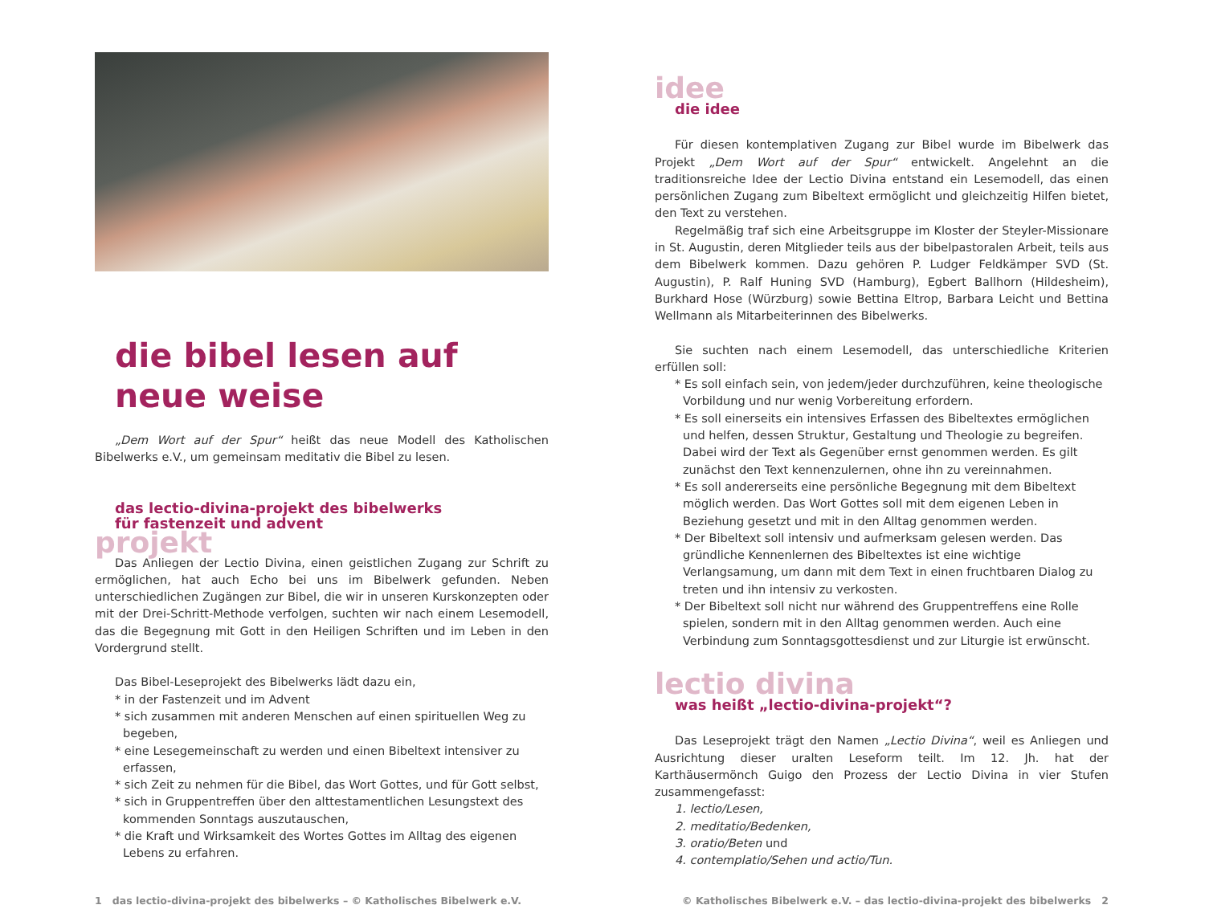die bibel lesen auf neue weise
„Dem Wort auf der Spur“ heißt das neue Modell des Katholischen Bibelwerks e.V., um gemeinsam meditativ die Bibel zu lesen.
das lectio-divina-projekt des bibelwerks
für fastenzeit und advent
projekt
Das Anliegen der Lectio Divina, einen geistlichen Zugang zur Schrift zu ermöglichen, hat auch Echo bei uns im Bibelwerk gefunden. Neben unterschiedlichen Zugängen zur Bibel, die wir in unseren Kurskonzepten oder mit der Drei-Schritt-Methode verfolgen, suchten wir nach einem Lesemodell, das die Begegnung mit Gott in den Heiligen Schriften und im Leben in den Vordergrund stellt.
Das Bibel-Leseprojekt des Bibelwerks lädt dazu ein,
* in der Fastenzeit und im Advent
* sich zusammen mit anderen Menschen auf einen spirituellen Weg zu begeben,
* eine Lesegemeinschaft zu werden und einen Bibeltext intensiver zu erfassen,
* sich Zeit zu nehmen für die Bibel, das Wort Gottes, und für Gott selbst,
* sich in Gruppentreffen über den alttestamentlichen Lesungstext des kommenden Sonntags auszutauschen,
* die Kraft und Wirksamkeit des Wortes Gottes im Alltag des eigenen Lebens zu erfahren.
idee
die idee
Für diesen kontemplativen Zugang zur Bibel wurde im Bibelwerk das Projekt „Dem Wort auf der Spur“ entwickelt. Angelehnt an die traditionsreiche Idee der Lectio Divina entstand ein Lesemodell, das einen persönlichen Zugang zum Bibeltext ermöglicht und gleichzeitig Hilfen bietet, den Text zu verstehen.
Regelmäßig traf sich eine Arbeitsgruppe im Kloster der Steyler-Missionare in St. Augustin, deren Mitglieder teils aus der bibelpastoralen Arbeit, teils aus dem Bibelwerk kommen. Dazu gehören P. Ludger Feldkämper SVD (St. Augustin), P. Ralf Huning SVD (Hamburg), Egbert Ballhorn (Hildesheim), Burkhard Hose (Würzburg) sowie Bettina Eltrop, Barbara Leicht und Bettina Wellmann als Mitarbeiterinnen des Bibelwerks.
Sie suchten nach einem Lesemodell, das unterschiedliche Kriterien erfüllen soll:
* Es soll einfach sein, von jedem/jeder durchzuführen, keine theologische Vorbildung und nur wenig Vorbereitung erfordern.
* Es soll einerseits ein intensives Erfassen des Bibeltextes ermöglichen und helfen, dessen Struktur, Gestaltung und Theologie zu begreifen. Dabei wird der Text als Gegenüber ernst genommen werden. Es gilt zunächst den Text kennenzulernen, ohne ihn zu vereinnahmen.
* Es soll andererseits eine persönliche Begegnung mit dem Bibeltext möglich werden. Das Wort Gottes soll mit dem eigenen Leben in Beziehung gesetzt und mit in den Alltag genommen werden.
* Der Bibeltext soll intensiv und aufmerksam gelesen werden. Das gründliche Kennenlernen des Bibeltextes ist eine wichtige Verlangsamung, um dann mit dem Text in einen fruchtbaren Dialog zu treten und ihn intensiv zu verkosten.
* Der Bibeltext soll nicht nur während des Gruppentreffens eine Rolle spielen, sondern mit in den Alltag genommen werden. Auch eine Verbindung zum Sonntagsgottesdienst und zur Liturgie ist erwünscht.
lectio divina
was heißt „lectio-divina-projekt“?
Das Leseprojekt trägt den Namen „Lectio Divina“, weil es Anliegen und Ausrichtung dieser uralten Leseform teilt. Im 12. Jh. hat der Karthäusermönch Guigo den Prozess der Lectio Divina in vier Stufen zusammengefasst:
1. lectio/Lesen,
2. meditatio/Bedenken,
3. oratio/Beten und
4. contemplatio/Sehen und actio/Tun.
1 das lectio-divina-projekt des bibelwerks – © Katholisches Bibelwerk e.V. © Katholisches Bibelwerk e.V. – das lectio-divina-projekt des bibelwerks 2